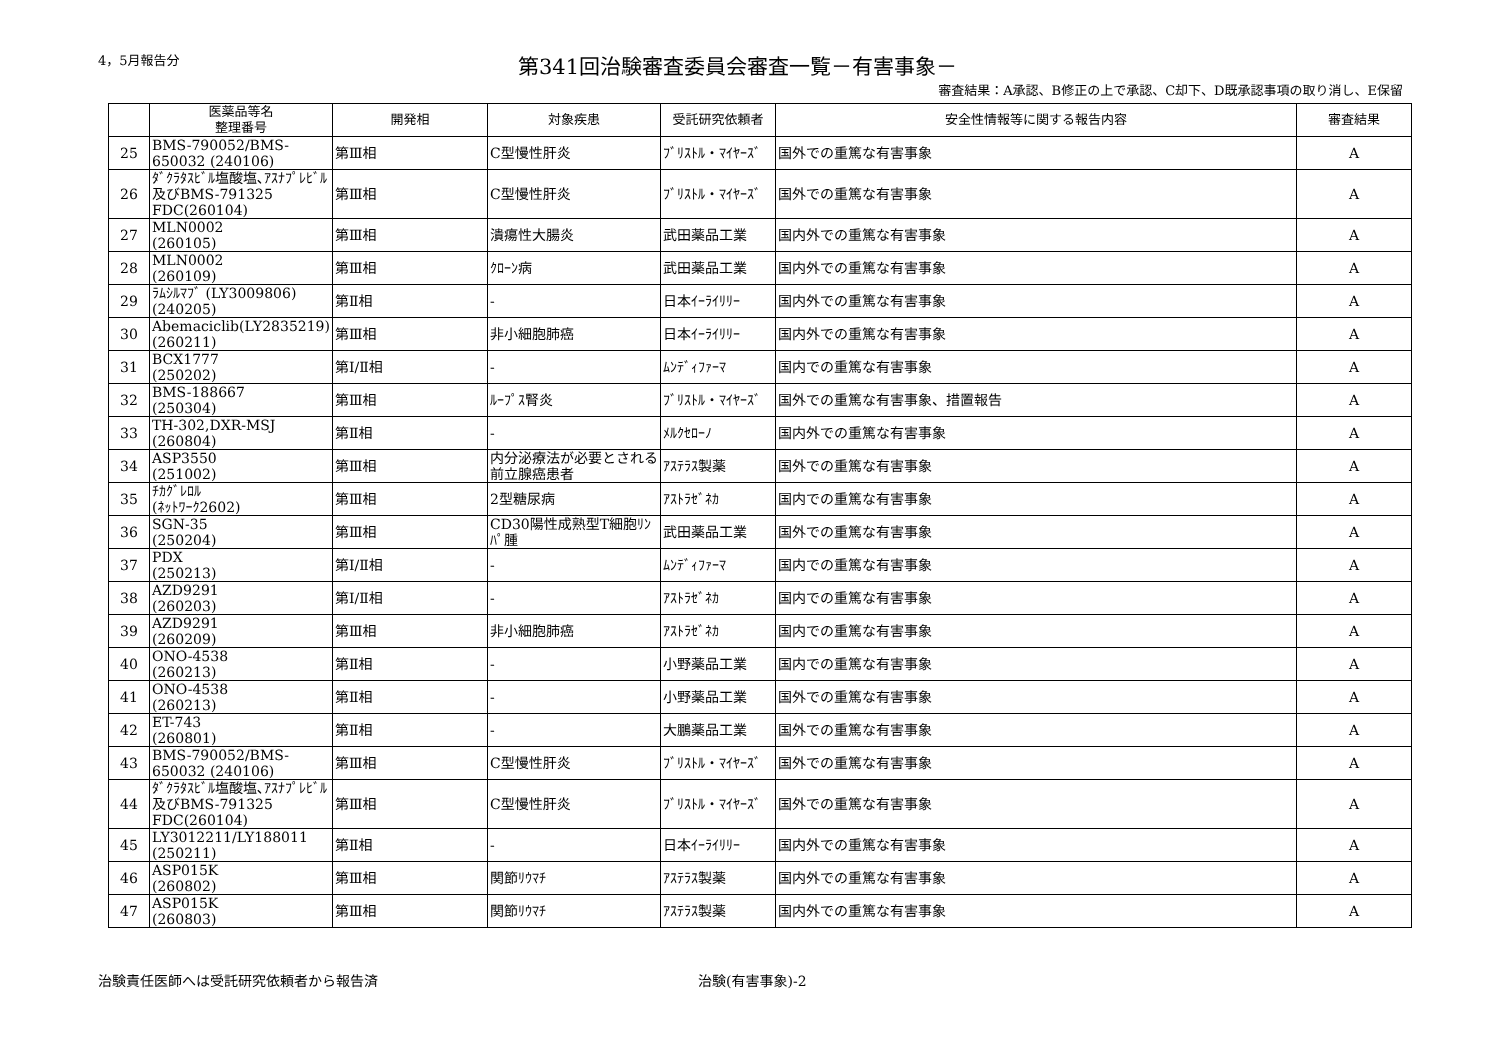4，5月報告分
第341回治験審査委員会審査一覧－有害事象－
審査結果：A承認、B修正の上で承認、C却下、D既承認事項の取り消し、E保留
| | 医薬品等名 整理番号 | 開発相 | 対象疾患 | 受託研究依頼者 | 安全性情報等に関する報告内容 | 審査結果 |
| --- | --- | --- | --- | --- | --- | --- |
| 25 | BMS-790052/BMS-650032 (240106) | 第Ⅲ相 | C型慢性肝炎 | ﾌﾞﾘｽﾄﾙ・ﾏｲﾔｰｽﾞ | 国外での重篤な有害事象 | A |
| 26 | ﾀﾞｸﾗﾀｽﾋﾞﾙ塩酸塩､ｱｽﾅﾌﾟﾚﾋﾞﾙ及びBMS-791325 FDC(260104) | 第Ⅲ相 | C型慢性肝炎 | ﾌﾞﾘｽﾄﾙ・ﾏｲﾔｰｽﾞ | 国外での重篤な有害事象 | A |
| 27 | MLN0002 (260105) | 第Ⅲ相 | 潰瘍性大腸炎 | 武田薬品工業 | 国内外での重篤な有害事象 | A |
| 28 | MLN0002 (260109) | 第Ⅲ相 | ｸﾛｰﾝ病 | 武田薬品工業 | 国内外での重篤な有害事象 | A |
| 29 | ﾗﾑｼﾙﾏﾌﾞ (LY3009806) (240205) | 第Ⅱ相 | - | 日本ｲｰﾗｲﾘﾘｰ | 国内外での重篤な有害事象 | A |
| 30 | Abemaciclib(LY2835219)(260211) | 第Ⅲ相 | 非小細胞肺癌 | 日本ｲｰﾗｲﾘﾘｰ | 国内外での重篤な有害事象 | A |
| 31 | BCX1777 (250202) | 第Ⅰ/Ⅱ相 | - | ﾑﾝﾃﾞｨﾌｧｰﾏ | 国内での重篤な有害事象 | A |
| 32 | BMS-188667 (250304) | 第Ⅲ相 | ﾙｰﾌﾟｽ腎炎 | ﾌﾞﾘｽﾄﾙ・ﾏｲﾔｰｽﾞ | 国外での重篤な有害事象、措置報告 | A |
| 33 | TH-302,DXR-MSJ (260804) | 第Ⅱ相 | - | ﾒﾙｸｾﾛｰﾉ | 国内外での重篤な有害事象 | A |
| 34 | ASP3550 (251002) | 第Ⅲ相 | 内分泌療法が必要とされる前立腺癌患者 | ｱｽﾃﾗｽ製薬 | 国外での重篤な有害事象 | A |
| 35 | ﾁｶｸﾞﾚﾛﾙ (ﾈｯﾄﾜｰｸ2602) | 第Ⅲ相 | 2型糖尿病 | ｱｽﾄﾗｾﾞﾈｶ | 国内での重篤な有害事象 | A |
| 36 | SGN-35 (250204) | 第Ⅲ相 | CD30陽性成熟型T細胞ﾘﾝﾊﾟ腫 | 武田薬品工業 | 国外での重篤な有害事象 | A |
| 37 | PDX (250213) | 第Ⅰ/Ⅱ相 | - | ﾑﾝﾃﾞｨﾌｧｰﾏ | 国内での重篤な有害事象 | A |
| 38 | AZD9291 (260203) | 第Ⅰ/Ⅱ相 | - | ｱｽﾄﾗｾﾞﾈｶ | 国内での重篤な有害事象 | A |
| 39 | AZD9291 (260209) | 第Ⅲ相 | 非小細胞肺癌 | ｱｽﾄﾗｾﾞﾈｶ | 国内での重篤な有害事象 | A |
| 40 | ONO-4538 (260213) | 第Ⅱ相 | - | 小野薬品工業 | 国内での重篤な有害事象 | A |
| 41 | ONO-4538 (260213) | 第Ⅱ相 | - | 小野薬品工業 | 国外での重篤な有害事象 | A |
| 42 | ET-743 (260801) | 第Ⅱ相 | - | 大鵬薬品工業 | 国外での重篤な有害事象 | A |
| 43 | BMS-790052/BMS-650032 (240106) | 第Ⅲ相 | C型慢性肝炎 | ﾌﾞﾘｽﾄﾙ・ﾏｲﾔｰｽﾞ | 国外での重篤な有害事象 | A |
| 44 | ﾀﾞｸﾗﾀｽﾋﾞﾙ塩酸塩､ｱｽﾅﾌﾟﾚﾋﾞﾙ及びBMS-791325 FDC(260104) | 第Ⅲ相 | C型慢性肝炎 | ﾌﾞﾘｽﾄﾙ・ﾏｲﾔｰｽﾞ | 国外での重篤な有害事象 | A |
| 45 | LY3012211/LY188011 (250211) | 第Ⅱ相 | - | 日本ｲｰﾗｲﾘﾘｰ | 国内外での重篤な有害事象 | A |
| 46 | ASP015K (260802) | 第Ⅲ相 | 関節ﾘｳﾏﾁ | ｱｽﾃﾗｽ製薬 | 国内外での重篤な有害事象 | A |
| 47 | ASP015K (260803) | 第Ⅲ相 | 関節ﾘｳﾏﾁ | ｱｽﾃﾗｽ製薬 | 国内外での重篤な有害事象 | A |
治験責任医師へは受託研究依頼者から報告済 治験(有害事象)-2